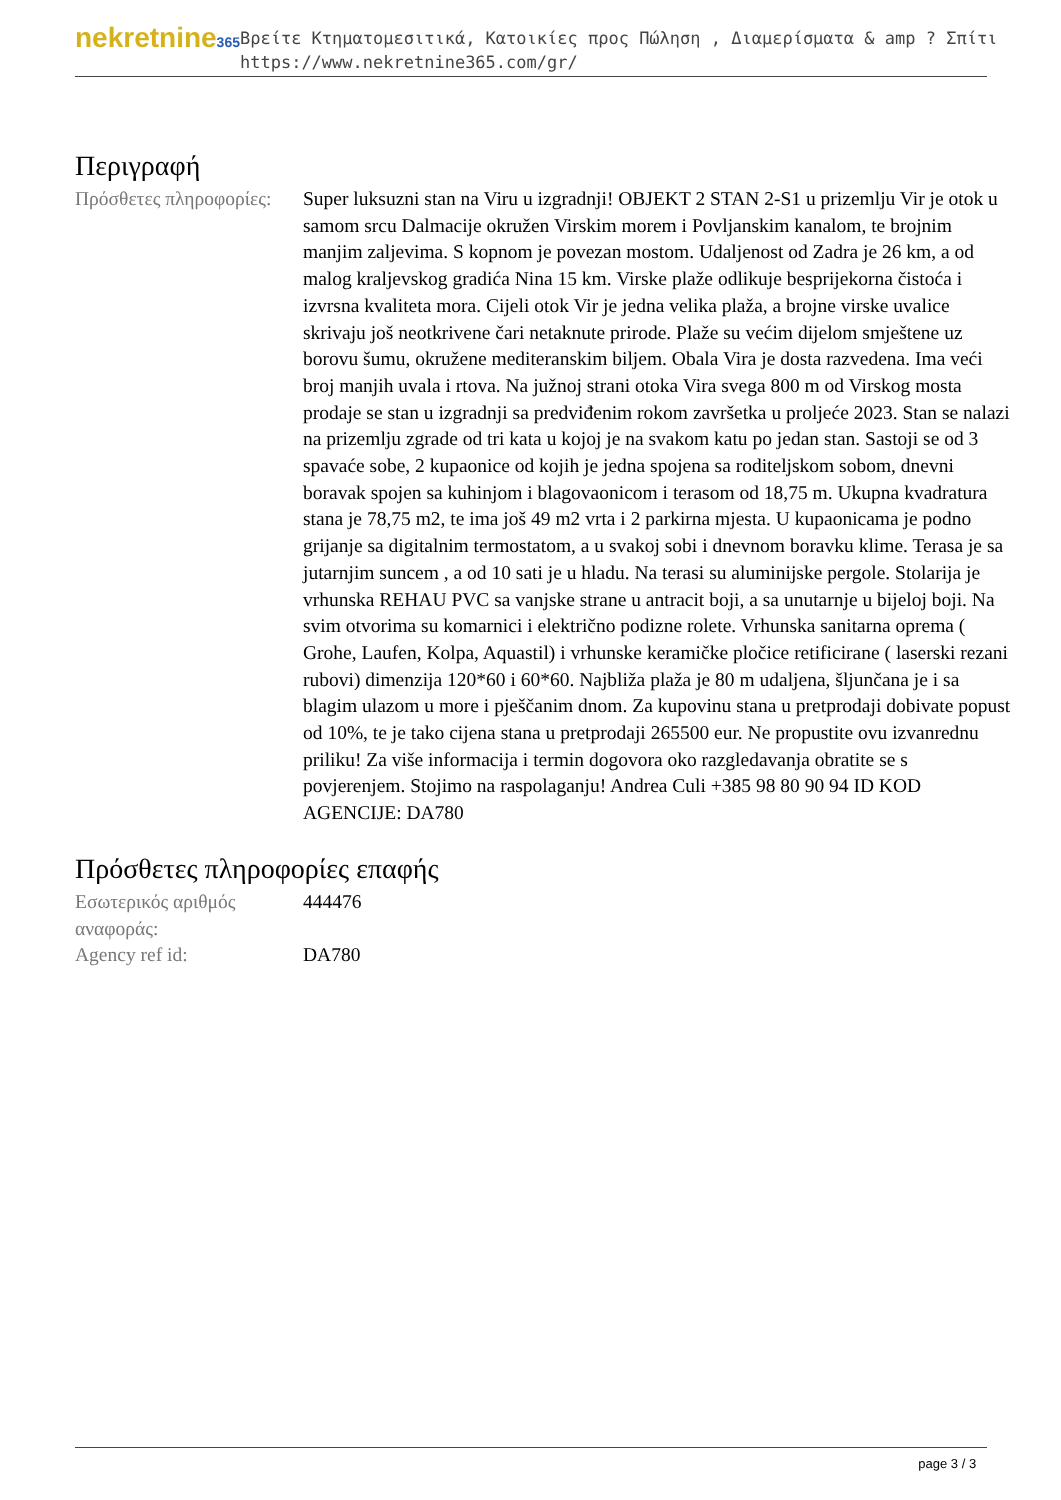nekretnine365
Βρείτε Κτηματομεσιτικά, Κατοικίες προς Πώληση , Διαμερίσματα & amp ? Σπίτι
https://www.nekretnine365.com/gr/
Περιγραφή
| Πρόσθετες πληροφορίες: | Super luksuzni stan na Viru u izgradnji! OBJEKT 2 STAN 2-S1 u prizemlju Vir je otok u samom srcu Dalmacije okružen Virskim morem i Povljanskim kanalom, te brojnim manjim zaljevima. S kopnom je povezan mostom. Udaljenost od Zadra je 26 km, a od malog kraljevskog gradića Nina 15 km. Virske plaže odlikuje besprijekorna čistoća i izvrsna kvaliteta mora. Cijeli otok Vir je jedna velika plaža, a brojne virske uvalice skrivaju još neotkrivene čari netaknute prirode. Plaže su većim dijelom smještene uz borovu šumu, okružene mediteranskim biljem. Obala Vira je dosta razvedena. Ima veći broj manjih uvala i rtova. Na južnoj strani otoka Vira svega 800 m od Virskog mosta prodaje se stan u izgradnji sa predviđenim rokom završetka u proljeće 2023. Stan se nalazi na prizemlju zgrade od tri kata u kojoj je na svakom katu po jedan stan. Sastoji se od 3 spavaće sobe, 2 kupaonice od kojih je jedna spojena sa roditeljskom sobom, dnevni boravak spojen sa kuhinjom i blagovaonicom i terasom od 18,75 m. Ukupna kvadratura stana je 78,75 m2, te ima još 49 m2 vrta i 2 parkirna mjesta. U kupaonicama je podno grijanje sa digitalnim termostatom, a u svakoj sobi i dnevnom boravku klime. Terasa je sa jutarnjim suncem , a od 10 sati je u hladu. Na terasi su aluminijske pergole. Stolarija je vrhunska REHAU PVC sa vanjske strane u antracit boji, a sa unutarnje u bijeloj boji. Na svim otvorima su komarnici i električno podizne rolete. Vrhunska sanitarna oprema ( Grohe, Laufen, Kolpa, Aquastil) i vrhunske keramičke pločice retificirane ( laserski rezani rubovi) dimenzija 120*60 i 60*60. Najbliža plaža je 80 m udaljena, šljunčana je i sa blagim ulazom u more i pješčanim dnom. Za kupovinu stana u pretprodaji dobivate popust od 10%, te je tako cijena stana u pretprodaji 265500 eur. Ne propustite ovu izvanrednu priliku! Za više informacija i termin dogovora oko razgledavanja obratite se s povjerenjem. Stojimo na raspolaganju! Andrea Culi +385 98 80 90 94 ID KOD AGENCIJE: DA780 |
Πρόσθετες πληροφορίες επαφής
| Εσωτερικός αριθμός αναφοράς: | 444476 |
| Agency ref id: | DA780 |
page 3 / 3